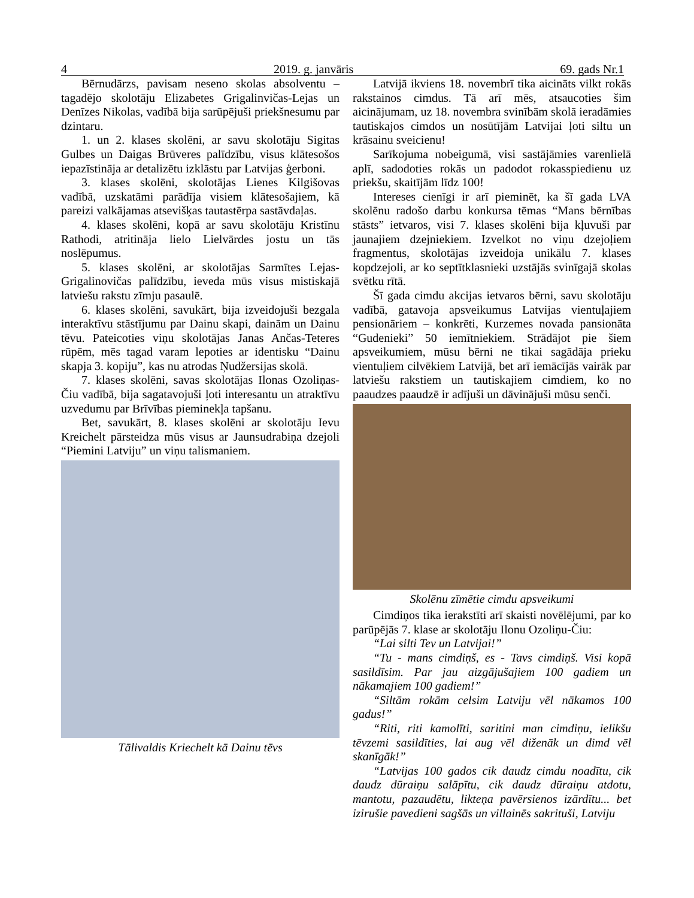4 2019. g. janvāris 69. gads Nr.1
Bērnudārzs, pavisam neseno skolas absolventu – tagadējo skolotāju Elizabetes Grigalinvičas-Lejas un Denīzes Nikolas, vadībā bija sarūpējuši priekšnesumu par dzintaru.
1. un 2. klases skolēni, ar savu skolotāju Sigitas Gulbes un Daigas Brūveres palīdzību, visus klātesošos iepazīstināja ar detalizētu izklāstu par Latvijas ģerboni.
3. klases skolēni, skolotājas Lienes Kilgišovas vadībā, uzskatāmi parādīja visiem klātesošajiem, kā pareizi valkājamas atsevišķas tautastērpa sastāvdaļas.
4. klases skolēni, kopā ar savu skolotāju Kristīnu Rathodi, atritināja lielo Lielvārdes jostu un tās noslēpumus.
5. klases skolēni, ar skolotājas Sarmītes Lejas-Grigalinovičas palīdzību, ieveda mūs visus mistiskajā latviešu rakstu zīmju pasaulē.
6. klases skolēni, savukārt, bija izveidojuši bezgala interaktīvu stāstījumu par Dainu skapi, dainām un Dainu tēvu. Pateicoties viņu skolotājas Janas Ančas-Teteres rūpēm, mēs tagad varam lepoties ar identisku “Dainu skapja 3. kopiju”, kas nu atrodas Ņudžersijas skolā.
7. klases skolēni, savas skolotājas Ilonas Ozoliņas-Čiu vadībā, bija sagatavojuši ļoti interesantu un atraktīvu uzvedumu par Brīvības pieminekļa tapšanu.
Bet, savukārt, 8. klases skolēni ar skolotāju Ievu Kreichelt pārsteidza mūs visus ar Jaunsudrabiņa dzejoli “Piemini Latviju” un viņu talismaniem.
Tālivaldis Kriechelt kā Dainu tēvs
Latvijā ikviens 18. novembrī tika aicināts vilkt rokās rakstainos cimdus. Tā arī mēs, atsaucoties šim aicinājumam, uz 18. novembra svinībām skolā ieradāmies tautiskajos cimdos un nosūtījām Latvijai ļoti siltu un krāsainu sveicienu!
Sarīkojuma nobeigumā, visi sastājāmies varenlielā aplī, sadodoties rokās un padodot rokasspiedienu uz priekšu, skaitījām līdz 100!
Intereses cienīgi ir arī pieminēt, ka šī gada LVA skolēnu radošo darbu konkursa tēmas “Mans bērnības stāsts” ietvaros, visi 7. klases skolēni bija kļuvuši par jaunajiem dzejniekiem. Izvelkot no viņu dzejoļiem fragmentus, skolotājas izveidoja unikālu 7. klases kopdzejoli, ar ko septītklasnieki uzstājās svinīgajā skolas svētku rītā.
Šī gada cimdu akcijas ietvaros bērni, savu skolotāju vadībā, gatavoja apsveikumus Latvijas vientuļajiem pensionāriem – konkrēti, Kurzemes novada pansionāta “Gudenieki” 50 iemītniekiem. Strādājot pie šiem apsveikumiem, mūsu bērni ne tikai sagādāja prieku vientuļiem cilvēkiem Latvijā, bet arī iemācījās vairāk par latviešu rakstiem un tautiskajiem cimdiem, ko no paaudzes paaudzē ir adījuši un dāvinājuši mūsu senči.
Skolēnu zīmētie cimdu apsveikumi
Cimdiņos tika ierakstīti arī skaisti novēlējumi, par ko parūpējās 7. klase ar skolotāju Ilonu Ozoliņu-Čiu:
“Lai silti Tev un Latvijai!”
“Tu - mans cimdiņš, es - Tavs cimdiņš. Visi kopā sasildīsim. Par jau aizgājušajiem 100 gadiem un nākamajiem 100 gadiem!”
“Siltām rokām celsim Latviju vēl nākamos 100 gadus!”
“Riti, riti kamolīti, saritini man cimdiņu, ielikšu tēvzemi sasildīties, lai aug vēl diženāk un dimd vēl skanīgāk!”
“Latvijas 100 gados cik daudz cimdu noadītu, cik daudz dūraiņu salāpītu, cik daudz dūraiņu atdotu, mantotu, pazaudētu, likteņa pavērsienos izārdītu... bet izirušie pavedieni sagšās un villainēs sakrituši, Latviju